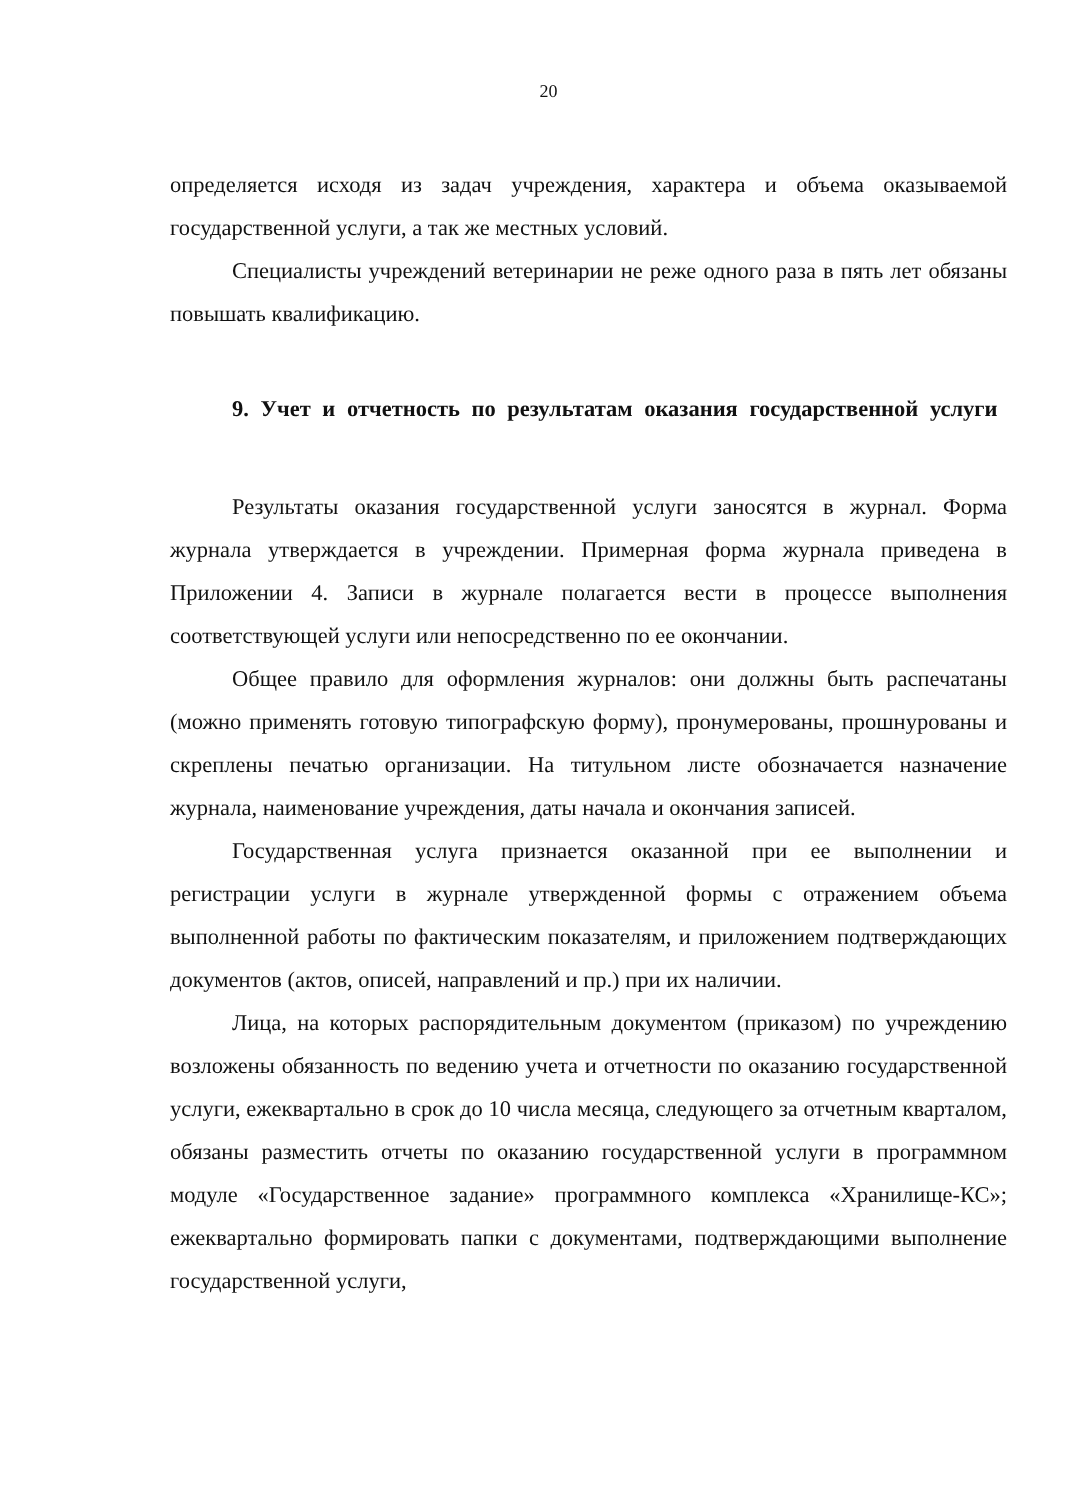20
определяется исходя из задач учреждения, характера и объема оказываемой государственной услуги, а так же местных условий.
Специалисты учреждений ветеринарии не реже одного раза в пять лет обязаны повышать квалификацию.
9. Учет и отчетность по результатам оказания государственной услуги
Результаты оказания государственной услуги заносятся в журнал. Форма журнала утверждается в учреждении. Примерная форма журнала приведена в Приложении 4. Записи в журнале полагается вести в процессе выполнения соответствующей услуги или непосредственно по ее окончании.
Общее правило для оформления журналов: они должны быть распечатаны (можно применять готовую типографскую форму), пронумерованы, прошнурованы и скреплены печатью организации. На титульном листе обозначается назначение журнала, наименование учреждения, даты начала и окончания записей.
Государственная услуга признается оказанной при ее выполнении и регистрации услуги в журнале утвержденной формы с отражением объема выполненной работы по фактическим показателям, и приложением подтверждающих документов (актов, описей, направлений и пр.) при их наличии.
Лица, на которых распорядительным документом (приказом) по учреждению возложены обязанность по ведению учета и отчетности по оказанию государственной услуги, ежеквартально в срок до 10 числа месяца, следующего за отчетным кварталом, обязаны разместить отчеты по оказанию государственной услуги в программном модуле «Государственное задание» программного комплекса «Хранилище-КС»; ежеквартально формировать папки с документами, подтверждающими выполнение государственной услуги,